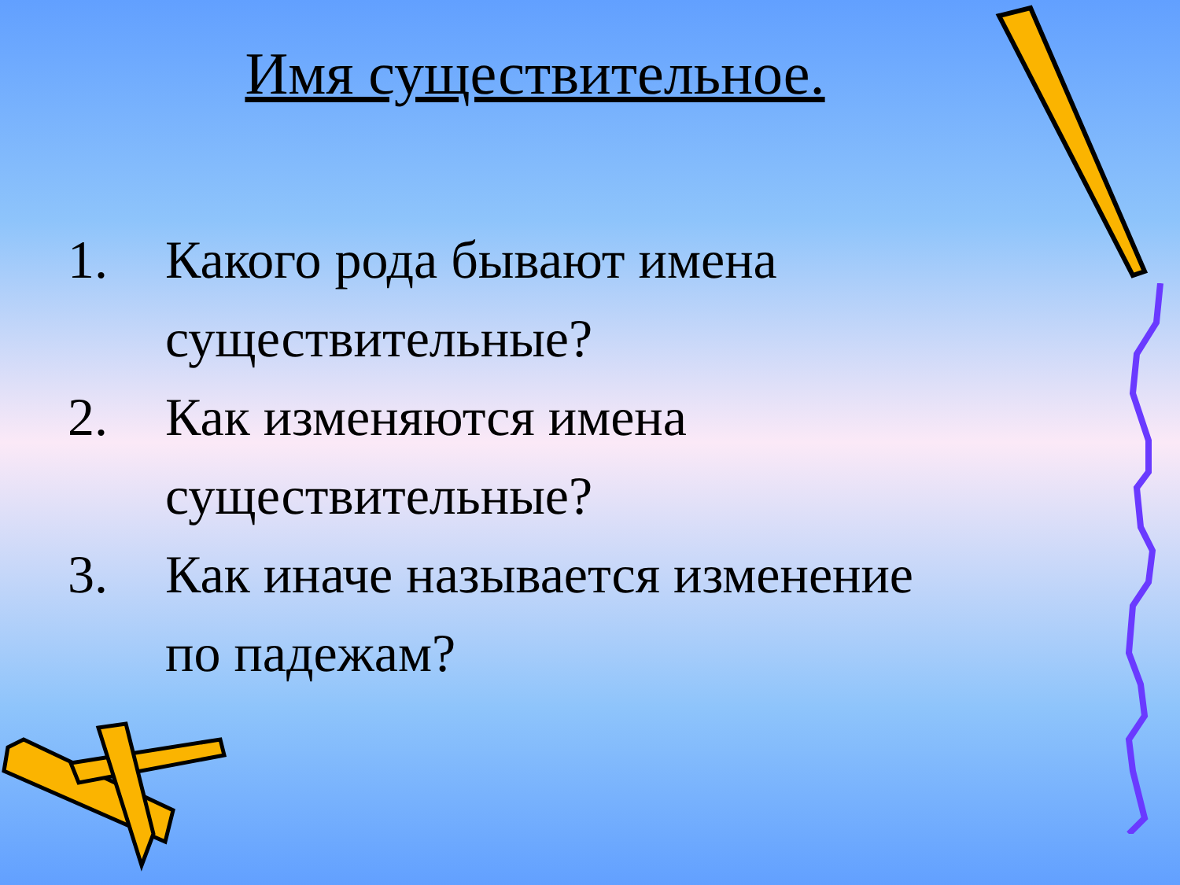Имя существительное.
1. Какого рода бывают имена существительные?
2. Как изменяются имена существительные?
3. Как иначе называется изменение по падежам?